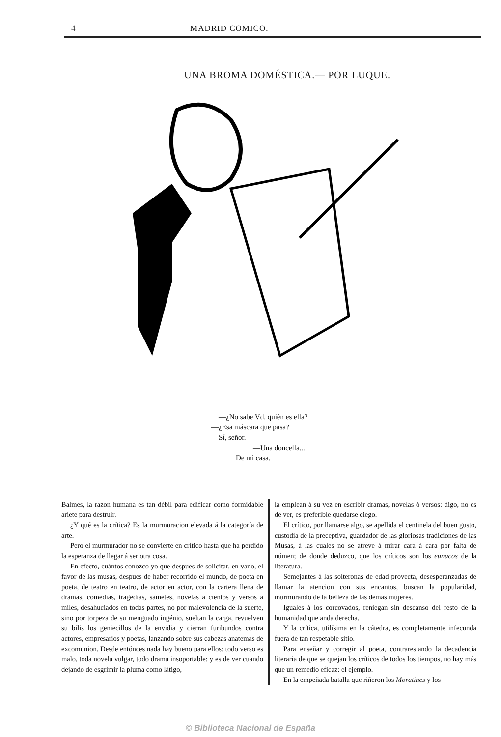4 MADRID COMICO.
UNA BROMA DOMÉSTICA.— POR LUQUE.
—¿No sabe Vd. quién es ella?
—¿Esa máscara que pasa?
—Sí, señor.
—Una doncella...
De mi casa.
Balmes, la razon humana es tan débil para edificar como formidable ariete para destruir.
¿Y qué es la crítica? Es la murmuracion elevada á la categoría de arte.
Pero el murmurador no se convierte en crítico hasta que ha perdido la esperanza de llegar á ser otra cosa.
En efecto, cuántos conozco yo que despues de solicitar, en vano, el favor de las musas, despues de haber recorrido el mundo, de poeta en poeta, de teatro en teatro, de actor en actor, con la cartera llena de dramas, comedias, tragedias, sainetes, novelas á cientos y versos á miles, desahuciados en todas partes, no por malevolencia de la suerte, sino por torpeza de su menguado ingénio, sueltan la carga, revuelven su bilis los geniecillos de la envidia y cierran furibundos contra actores, empresarios y poetas, lanzando sobre sus cabezas anatemas de excomunion. Desde entónces nada hay bueno para ellos; todo verso es malo, toda novela vulgar, todo drama insoportable: y es de ver cuando dejando de esgrimir la pluma como látigo,
la emplean á su vez en escribir dramas, novelas ó versos: digo, no es de ver, es preferible quedarse ciego.
El crítico, por llamarse algo, se apellida el centinela del buen gusto, custodia de la preceptiva, guardador de las gloriosas tradiciones de las Musas, á las cuales no se atreve á mirar cara á cara por falta de númen; de donde deduzco, que los críticos son los eunucos de la literatura.
Semejantes á las solteronas de edad provecta, desesperanzadas de llamar la atencion con sus encantos, buscan la popularidad, murmurando de la belleza de las demás mujeres.
Iguales á los corcovados, reniegan sin descanso del resto de la humanidad que anda derecha.
Y la crítica, utilísima en la cátedra, es completamente infecunda fuera de tan respetable sitio.
Para enseñar y corregir al poeta, contrarestando la decadencia literaria de que se quejan los críticos de todos los tiempos, no hay más que un remedio eficaz: el ejemplo.
En la empeñada batalla que riñeron los Moratines y los
© Biblioteca Nacional de España